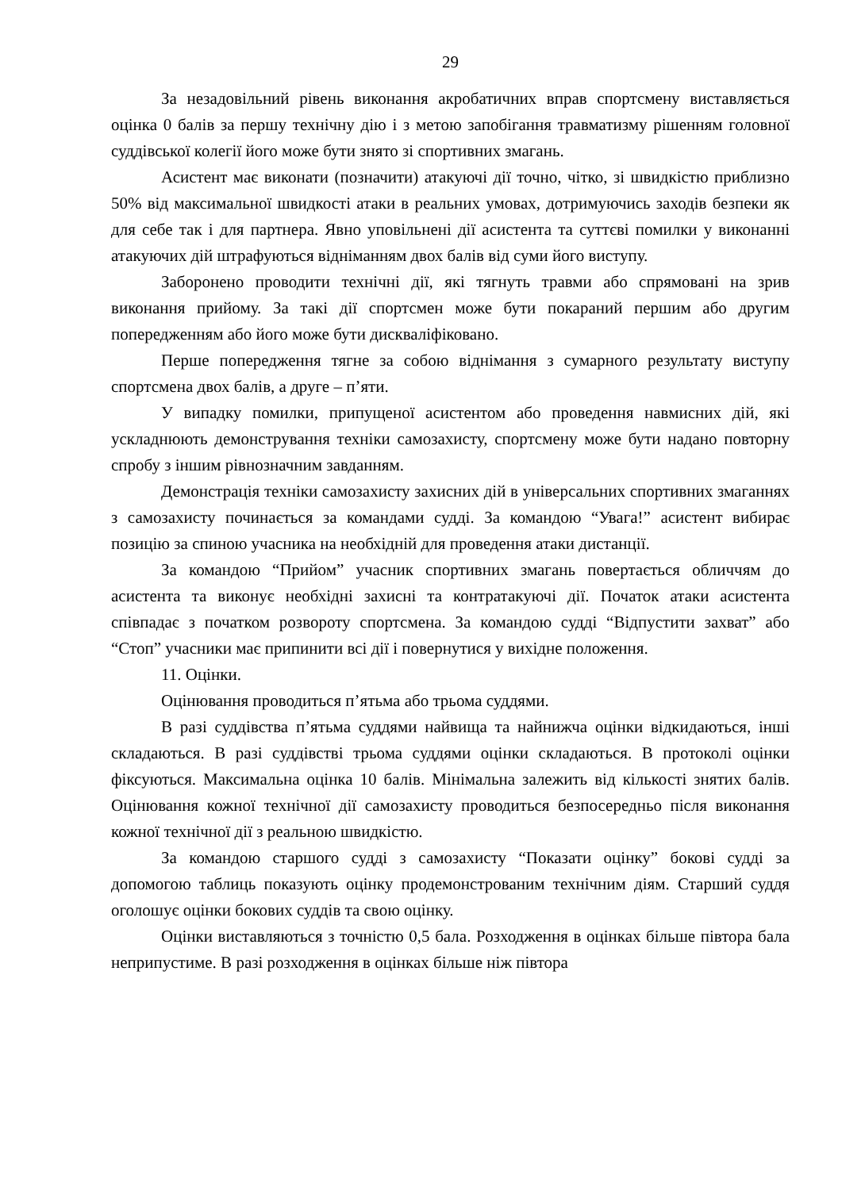29
За незадовільний рівень виконання акробатичних вправ спортсмену виставляється оцінка 0 балів за першу технічну дію і з метою запобігання травматизму рішенням головної суддівської колегії його може бути знято зі спортивних змагань.
Асистент має виконати (позначити) атакуючі дії точно, чітко, зі швидкістю приблизно 50% від максимальної швидкості атаки в реальних умовах, дотримуючись заходів безпеки як для себе так і для партнера. Явно уповільнені дії асистента та суттєві помилки у виконанні атакуючих дій штрафуються відніманням двох балів від суми його виступу.
Заборонено проводити технічні дії, які тягнуть травми або спрямовані на зрив виконання прийому. За такі дії спортсмен може бути покараний першим або другим попередженням або його може бути дискваліфіковано.
Перше попередження тягне за собою віднімання з сумарного результату виступу спортсмена двох балів, а друге – п’яти.
У випадку помилки, припущеної асистентом або проведення навмисних дій, які ускладнюють демонстрування техніки самозахисту, спортсмену може бути надано повторну спробу з іншим рівнозначним завданням.
Демонстрація техніки самозахисту захисних дій в універсальних спортивних змаганнях з самозахисту починається за командами судді. За командою “Увага!” асистент вибирає позицію за спиною учасника на необхідній для проведення атаки дистанції.
За командою “Прийом” учасник спортивних змагань повертається обличчям до асистента та виконує необхідні захисні та контратакуючі дії. Початок атаки асистента співпадає з початком розвороту спортсмена. За командою судді “Відпустити захват” або “Стоп” учасники має припинити всі дії і повернутися у вихідне положення.
11. Оцінки.
Оцінювання проводиться п’ятьма або трьома суддями.
В разі суддівства п’ятьма суддями найвища та найнижча оцінки відкидаються, інші складаються. В разі суддівстві трьома суддями оцінки складаються. В протоколі оцінки фіксуються. Максимальна оцінка 10 балів. Мінімальна залежить від кількості знятих балів. Оцінювання кожної технічної дії самозахисту проводиться безпосередньо після виконання кожної технічної дії з реальною швидкістю.
За командою старшого судді з самозахисту “Показати оцінку” бокові судді за допомогою таблиць показують оцінку продемонстрованим технічним діям. Старший суддя оголошує оцінки бокових суддів та свою оцінку.
Оцінки виставляються з точністю 0,5 бала. Розходження в оцінках більше півтора бала неприпустиме. В разі розходження в оцінках більше ніж півтора